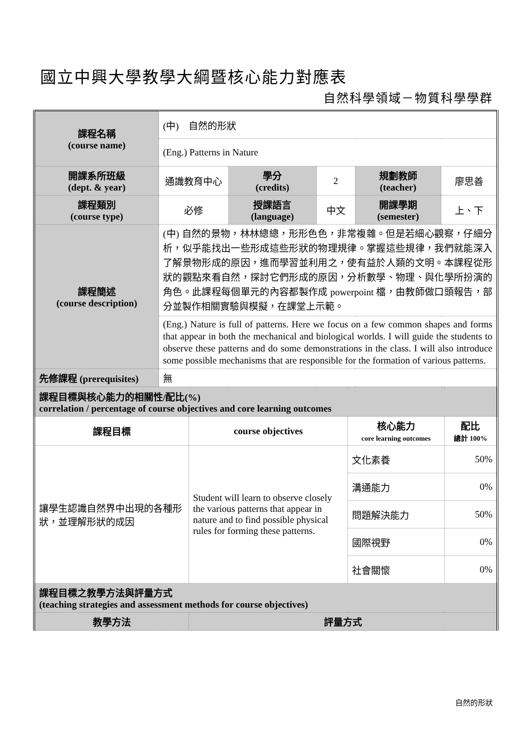國立中興大學教學大綱暨核心能力對應表
自然科學領域－物質科學學群
| 課程名稱 (course name) | (中) 自然的形狀 | | | | |
| | (Eng.) Patterns in Nature | | | | |
| 開課系所班級 (dept. & year) | 通識教育中心 | 學分 (credits) | 2 | 規劃教師 (teacher) | 廖思善 |
| 課程類別 (course type) | 必修 | 授課語言 (language) | 中文 | 開課學期 (semester) | 上、下 |
| 課程簡述 (course description) | (中) 自然的景物，林林總總，形形色色，非常複雜。但是若細心觀察，仔細分析，似乎能找出一些形成這些形狀的物理規律。掌握這些規律，我們就能深入了解景物形成的原因，進而學習並利用之，使有益於人類的文明。本課程從形狀的觀點來看自然，探討它們形成的原因，分析數學、物理、與化學所扮演的角色。此課程每個單元的內容都製作成 powerpoint 檔，由教師做口頭報告，部分並製作相關實驗與模擬，在課堂上示範。 | | | | |
| | (Eng.) Nature is full of patterns. Here we focus on a few common shapes and forms that appear in both the mechanical and biological worlds. I will guide the students to observe these patterns and do some demonstrations in the class. I will also introduce some possible mechanisms that are responsible for the formation of various patterns. | | | | |
| 先修課程 (prerequisites) | 無 | | | | |
| 課程目標與核心能力的相關性/配比(%) correlation / percentage of course objectives and core learning outcomes | | | |
| 課程目標 | course objectives | 核心能力 core learning outcomes | 配比 總計 100% |
| 讓學生認識自然界中出現的各種形狀，並理解形狀的成因 | Student will learn to observe closely the various patterns that appear in nature and to find possible physical rules for forming these patterns. | 文化素養 | 50% |
| | | 溝通能力 | 0% |
| | | 問題解決能力 | 50% |
| | | 國際視野 | 0% |
| | | 社會關懷 | 0% |
| 課程目標之教學方法與評量方式 (teaching strategies and assessment methods for course objectives) | | | |
| 教學方法 | 評量方式 | | |
自然的形狀